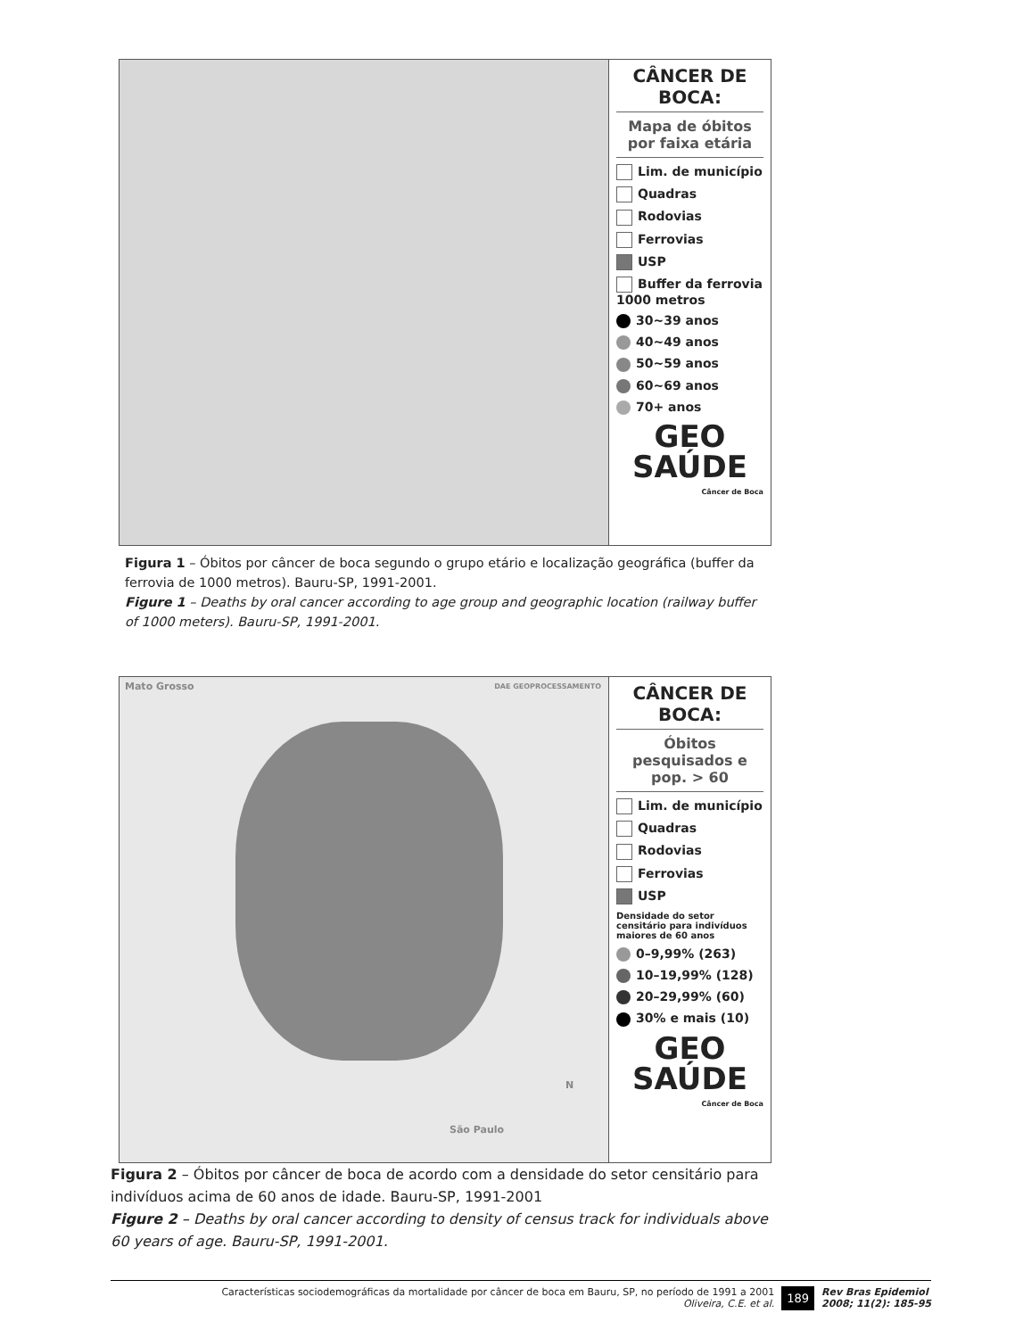CÂNCER DE BOCA:
Mapa de óbitos por faixa etária
Lim. de município
Quadras
Rodovias
Ferrovias
USP
Buffer da ferrovia
1000 metros
30~39 anos
40~49 anos
50~59 anos
60~69 anos
70+ anos
GEO
SAÚDE
Câncer de Boca
Figura 1 – Óbitos por câncer de boca segundo o grupo etário e localização geográfica (buffer da ferrovia de 1000 metros). Bauru-SP, 1991-2001.
Figure 1 – Deaths by oral cancer according to age group and geographic location (railway buffer of 1000 meters). Bauru-SP, 1991-2001.
Mato Grosso
DAE GEOPROCESSAMENTO
São Paulo
N
CÂNCER DE BOCA:
Óbitos pesquisados e pop. > 60
Lim. de município
Quadras
Rodovias
Ferrovias
USP
Densidade do setor censitário para indivíduos maiores de 60 anos
0–9,99% (263)
10–19,99% (128)
20–29,99% (60)
30% e mais (10)
GEO
SAÚDE
Câncer de Boca
Figura 2 – Óbitos por câncer de boca de acordo com a densidade do setor censitário para indivíduos acima de 60 anos de idade. Bauru-SP, 1991-2001
Figure 2 – Deaths by oral cancer according to density of census track for individuals above 60 years of age. Bauru-SP, 1991-2001.
Características sociodemográficas da mortalidade por câncer de boca em Bauru, SP, no período de 1991 a 2001
Oliveira, C.E. et al.
189
Rev Bras Epidemiol
2008; 11(2): 185-95